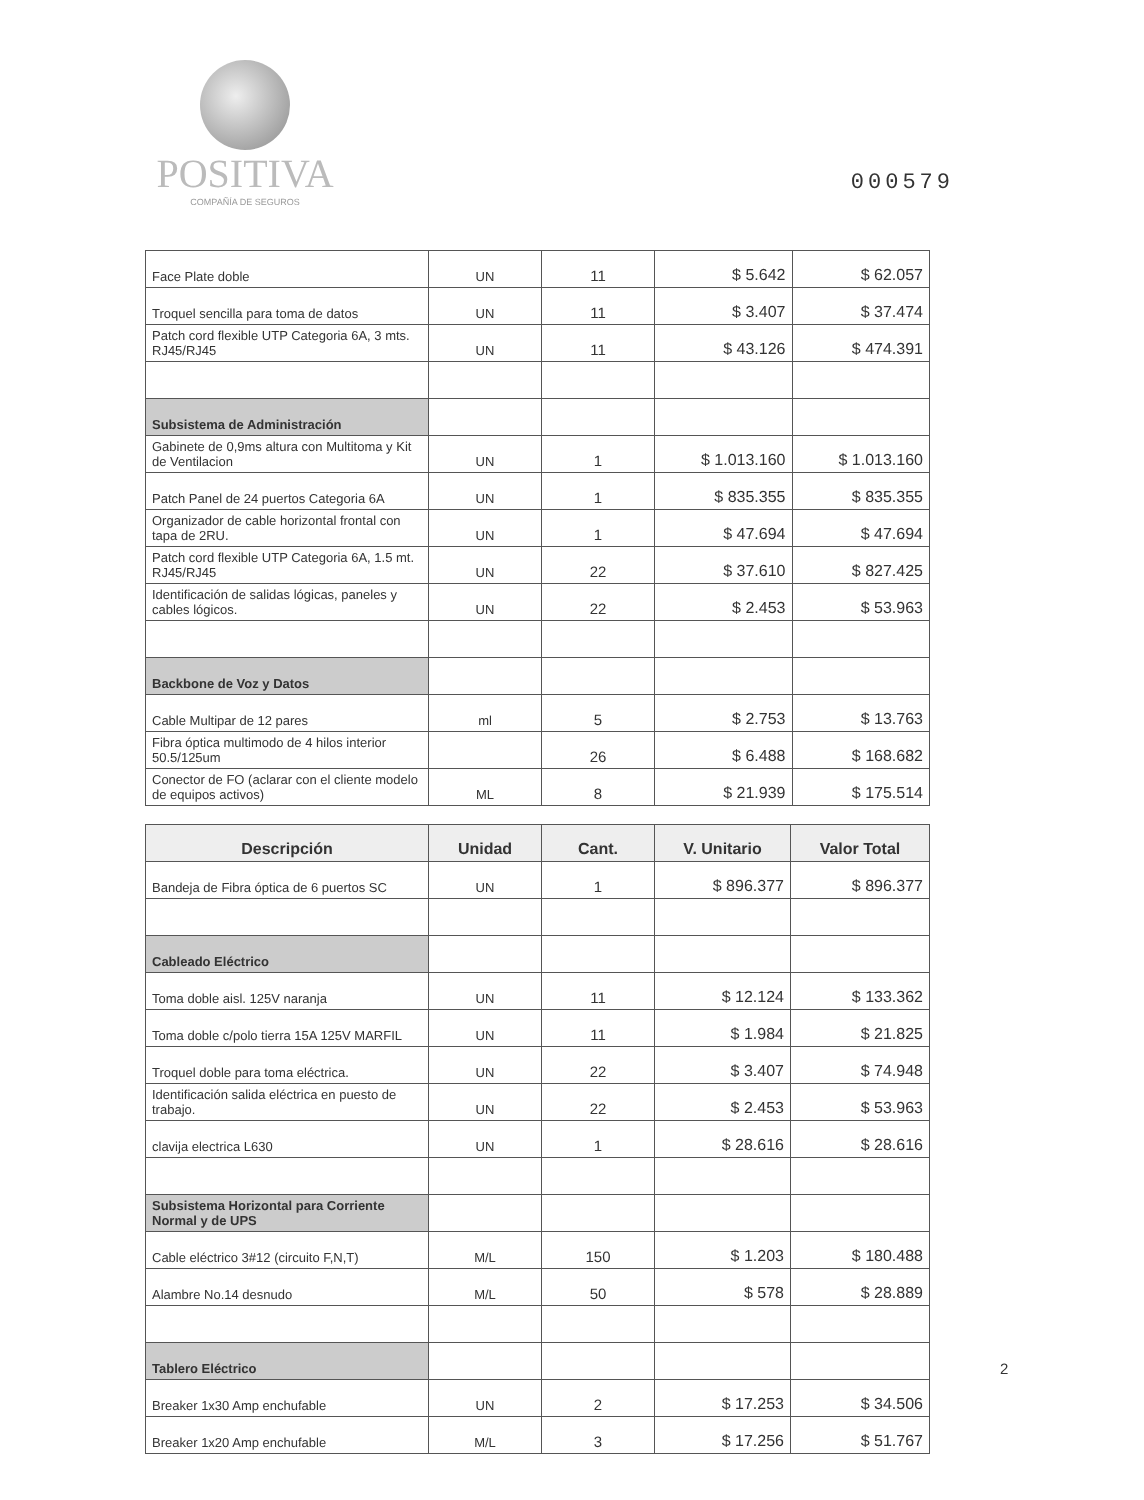POSITIVA
COMPAÑÍA DE SEGUROS
000579
| Face Plate doble | UN | 11 | $ 5.642 | $ 62.057 |
| Troquel sencilla para toma de datos | UN | 11 | $ 3.407 | $ 37.474 |
| Patch cord flexible UTP Categoria 6A, 3 mts. RJ45/RJ45 | UN | 11 | $ 43.126 | $ 474.391 |
| Subsistema de Administración | | | | |
| Gabinete de 0,9ms altura con Multitoma y Kit de Ventilacion | UN | 1 | $ 1.013.160 | $ 1.013.160 |
| Patch Panel de 24 puertos Categoria 6A | UN | 1 | $ 835.355 | $ 835.355 |
| Organizador de cable horizontal frontal con tapa de 2RU. | UN | 1 | $ 47.694 | $ 47.694 |
| Patch cord flexible UTP Categoria 6A, 1.5 mt. RJ45/RJ45 | UN | 22 | $ 37.610 | $ 827.425 |
| Identificación de salidas lógicas, paneles y cables lógicos. | UN | 22 | $ 2.453 | $ 53.963 |
| Backbone de Voz y Datos | | | | |
| Cable Multipar de 12 pares | ml | 5 | $ 2.753 | $ 13.763 |
| Fibra óptica multimodo de 4 hilos interior 50.5/125um | | 26 | $ 6.488 | $ 168.682 |
| Conector de FO (aclarar con el cliente modelo de equipos activos) | ML | 8 | $ 21.939 | $ 175.514 |
| Descripción | Unidad | Cant. | V. Unitario | Valor Total |
| --- | --- | --- | --- | --- |
| Bandeja de Fibra óptica de 6 puertos SC | UN | 1 | $ 896.377 | $ 896.377 |
| Cableado Eléctrico | | | | |
| Toma doble aisl. 125V naranja | UN | 11 | $ 12.124 | $ 133.362 |
| Toma doble c/polo tierra 15A 125V MARFIL | UN | 11 | $ 1.984 | $ 21.825 |
| Troquel doble para toma eléctrica. | UN | 22 | $ 3.407 | $ 74.948 |
| Identificación salida eléctrica en puesto de trabajo. | UN | 22 | $ 2.453 | $ 53.963 |
| clavija electrica L630 | UN | 1 | $ 28.616 | $ 28.616 |
| Subsistema Horizontal para Corriente Normal y de UPS | | | | |
| Cable eléctrico 3#12 (circuito F,N,T) | M/L | 150 | $ 1.203 | $ 180.488 |
| Alambre No.14 desnudo | M/L | 50 | $ 578 | $ 28.889 |
| Tablero Eléctrico | | | | |
| Breaker 1x30 Amp enchufable | UN | 2 | $ 17.253 | $ 34.506 |
| Breaker 1x20 Amp enchufable | M/L | 3 | $ 17.256 | $ 51.767 |
2